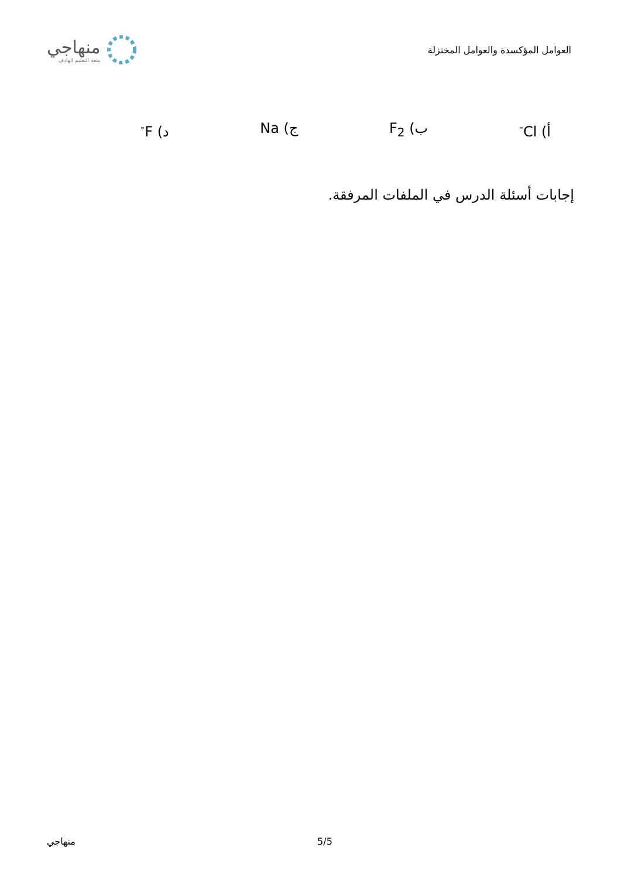العوامل المؤكسدة والعوامل المختزلة
منهاجي
متعة التعليم الهادف
أ) Cl<sup>-</sup> ب) F<sub>2</sub> ج) Na د) F<sup>-</sup>
إجابات أسئلة الدرس في الملفات المرفقة.
منهاجي 5/5